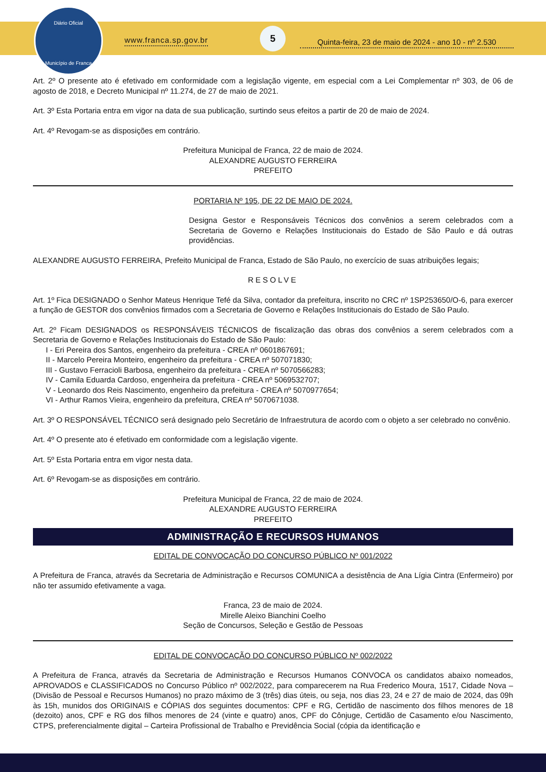Diário Oficial
Município de Franca
www.franca.sp.gov.br
5
Quinta-feira, 23 de maio de 2024 - ano 10 - nº 2.530
Art. 2º O presente ato é efetivado em conformidade com a legislação vigente, em especial com a Lei Complementar nº 303, de 06 de agosto de 2018, e Decreto Municipal nº 11.274, de 27 de maio de 2021.
Art. 3º Esta Portaria entra em vigor na data de sua publicação, surtindo seus efeitos a partir de 20 de maio de 2024.
Art. 4º Revogam-se as disposições em contrário.
Prefeitura Municipal de Franca, 22 de maio de 2024.
ALEXANDRE AUGUSTO FERREIRA
PREFEITO
PORTARIA Nº 195, DE 22 DE MAIO DE 2024.
Designa Gestor e Responsáveis Técnicos dos convênios a serem celebrados com a Secretaria de Governo e Relações Institucionais do Estado de São Paulo e dá outras providências.
ALEXANDRE AUGUSTO FERREIRA, Prefeito Municipal de Franca, Estado de São Paulo, no exercício de suas atribuições legais;
RESOLVE
Art. 1º Fica DESIGNADO o Senhor Mateus Henrique Tefé da Silva, contador da prefeitura, inscrito no CRC nº 1SP253650/O-6, para exercer a função de GESTOR dos convênios firmados com a Secretaria de Governo e Relações Institucionais do Estado de São Paulo.
Art. 2º Ficam DESIGNADOS os RESPONSÁVEIS TÉCNICOS de fiscalização das obras dos convênios a serem celebrados com a Secretaria de Governo e Relações Institucionais do Estado de São Paulo:
I - Eri Pereira dos Santos, engenheiro da prefeitura - CREA nº 0601867691;
II - Marcelo Pereira Monteiro, engenheiro da prefeitura - CREA nº 507071830;
III - Gustavo Ferracioli Barbosa, engenheiro da prefeitura - CREA nº 5070566283;
IV - Camila Eduarda Cardoso, engenheira da prefeitura - CREA nº 5069532707;
V - Leonardo dos Reis Nascimento, engenheiro da prefeitura - CREA nº 5070977654;
VI - Arthur Ramos Vieira, engenheiro da prefeitura, CREA nº 5070671038.
Art. 3º O RESPONSÁVEL TÉCNICO será designado pelo Secretário de Infraestrutura de acordo com o objeto a ser celebrado no convênio.
Art. 4º O presente ato é efetivado em conformidade com a legislação vigente.
Art. 5º Esta Portaria entra em vigor nesta data.
Art. 6º Revogam-se as disposições em contrário.
Prefeitura Municipal de Franca, 22 de maio de 2024.
ALEXANDRE AUGUSTO FERREIRA
PREFEITO
ADMINISTRAÇÃO E RECURSOS HUMANOS
EDITAL DE CONVOCAÇÃO DO CONCURSO PÚBLICO Nº 001/2022
A Prefeitura de Franca, através da Secretaria de Administração e Recursos COMUNICA a desistência de Ana Lígia Cintra (Enfermeiro) por não ter assumido efetivamente a vaga.
Franca, 23 de maio de 2024.
Mirelle Aleixo Bianchini Coelho
Seção de Concursos, Seleção e Gestão de Pessoas
EDITAL DE CONVOCAÇÃO DO CONCURSO PÚBLICO Nº 002/2022
A Prefeitura de Franca, através da Secretaria de Administração e Recursos Humanos CONVOCA os candidatos abaixo nomeados, APROVADOS e CLASSIFICADOS no Concurso Público nº 002/2022, para comparecerem na Rua Frederico Moura, 1517, Cidade Nova – (Divisão de Pessoal e Recursos Humanos) no prazo máximo de 3 (três) dias úteis, ou seja, nos dias 23, 24 e 27 de maio de 2024, das 09h às 15h, munidos dos ORIGINAIS e CÓPIAS dos seguintes documentos: CPF e RG, Certidão de nascimento dos filhos menores de 18 (dezoito) anos, CPF e RG dos filhos menores de 24 (vinte e quatro) anos, CPF do Cônjuge, Certidão de Casamento e/ou Nascimento, CTPS, preferencialmente digital – Carteira Profissional de Trabalho e Previdência Social (cópia da identificação e